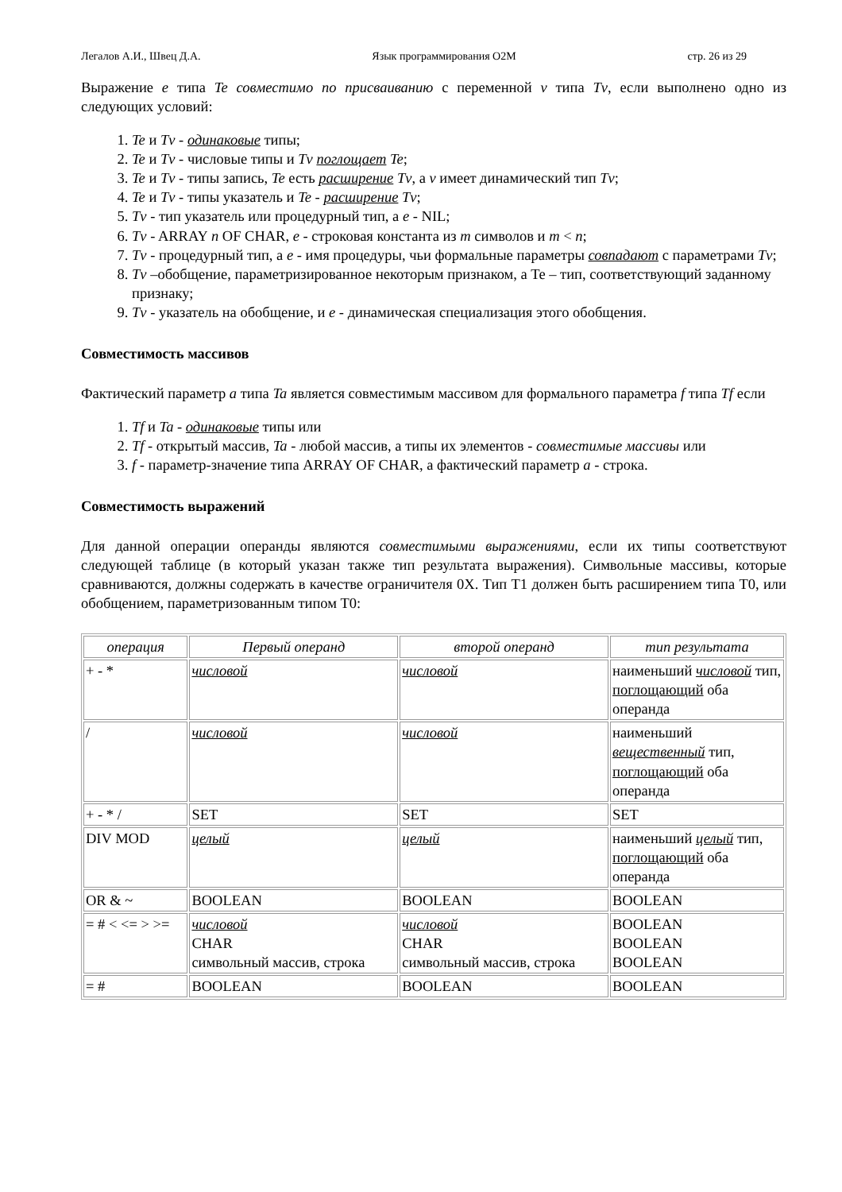Легалов А.И., Швец Д.А. Язык программирования O2M стр. 26 из 29
Выражение e типа Te совместимо по присваиванию с переменной v типа Tv, если выполнено одно из следующих условий:
1. Te и Tv - одинаковые типы;
2. Te и Tv - числовые типы и Tv поглощает Te;
3. Te и Tv - типы запись, Te есть расширение Tv, а v имеет динамический тип Tv;
4. Te и Tv - типы указатель и Te - расширение Tv;
5. Tv - тип указатель или процедурный тип, а e - NIL;
6. Tv - ARRAY n OF CHAR, e - строковая константа из m символов и m < n;
7. Tv - процедурный тип, а e - имя процедуры, чьи формальные параметры совпадают с параметрами Tv;
8. Tv –обобщение, параметризированное некоторым признаком, а Te – тип, соответствующий заданному признаку;
9. Tv - указатель на обобщение, и e - динамическая специализация этого обобщения.
Совместимость массивов
Фактический параметр a типа Ta является совместимым массивом для формального параметра f типа Tf если
1. Tf и Ta - одинаковые типы или
2. Tf - открытый массив, Ta - любой массив, а типы их элементов - совместимые массивы или
3. f - параметр-значение типа ARRAY OF CHAR, а фактический параметр a - строка.
Совместимость выражений
Для данной операции операнды являются совместимыми выражениями, если их типы соответствуют следующей таблице (в который указан также тип результата выражения). Символьные массивы, которые сравниваются, должны содержать в качестве ограничителя 0X. Тип T1 должен быть расширением типа T0, или обобщением, параметризованным типом T0:
| операция | Первый операнд | второй операнд | тип результата |
| --- | --- | --- | --- |
| + - * | числовой | числовой | наименьший числовой тип, поглощающий оба операнда |
| / | числовой | числовой | наименьший вещественный тип, поглощающий оба операнда |
| + - * / | SET | SET | SET |
| DIV MOD | целый | целый | наименьший целый тип, поглощающий оба операнда |
| OR & ~ | BOOLEAN | BOOLEAN | BOOLEAN |
| = # < <= > >= | числовой CHAR символьный массив, строка | числовой CHAR символьный массив, строка | BOOLEAN BOOLEAN BOOLEAN |
| = # | BOOLEAN | BOOLEAN | BOOLEAN |